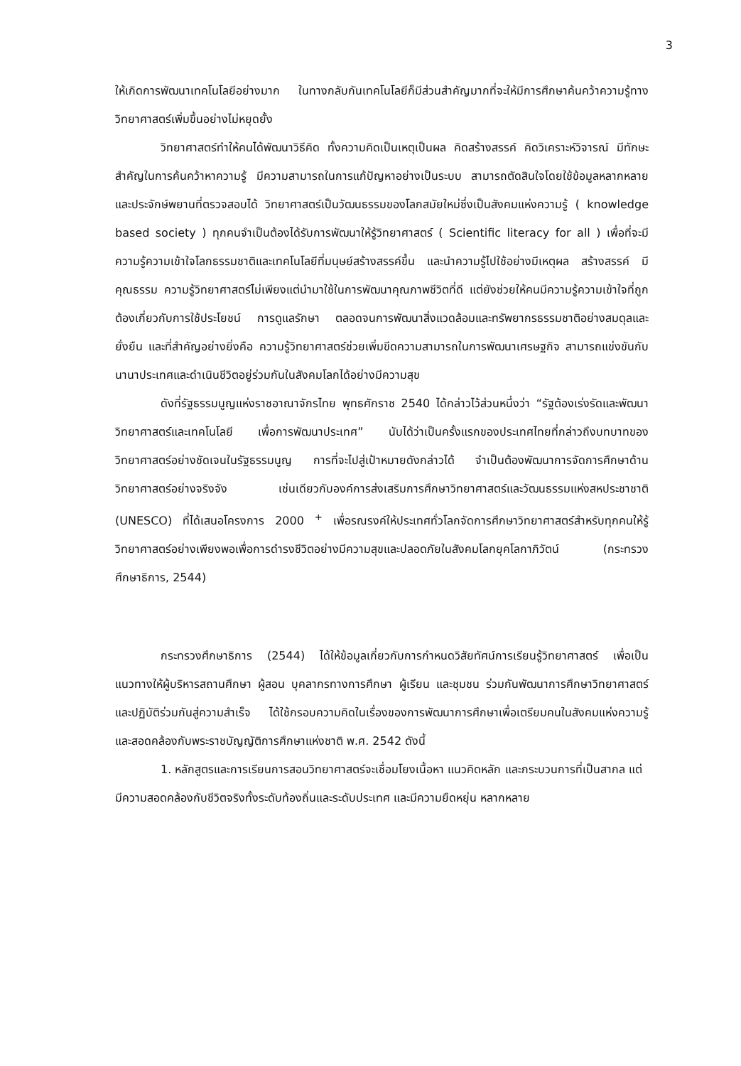3
ให้เกิดการพัฒนาเทคโนโลยีอย่างมาก ในทางกลับกันเทคโนโลยีก็มีส่วนสำคัญมากที่จะให้มีการศึกษาค้นคว้าความรู้ทางวิทยาศาสตร์เพิ่มขึ้นอย่างไม่หยุดยั้ง
วิทยาศาสตร์ทำให้คนได้พัฒนาวิธีคิด ทั้งความคิดเป็นเหตุเป็นผล คิดสร้างสรรค์ คิดวิเคราะห์วิจารณ์ มีทักษะสำคัญในการค้นคว้าหาความรู้ มีความสามารถในการแก้ปัญหาอย่างเป็นระบบ สามารถตัดสินใจโดยใช้ข้อมูลหลากหลาย และประจักษ์พยานที่ตรวจสอบได้ วิทยาศาสตร์เป็นวัฒนธรรมของโลกสมัยใหม่ซึ่งเป็นสังคมแห่งความรู้ ( knowledge based society ) ทุกคนจำเป็นต้องได้รับการพัฒนาให้รู้วิทยาศาสตร์ ( Scientific literacy for all ) เพื่อที่จะมีความรู้ความเข้าใจโลกธรรมชาติและเทคโนโลยีที่มนุษย์สร้างสรรค์ขึ้น และนำความรู้ไปใช้อย่างมีเหตุผล สร้างสรรค์ มีคุณธรรม ความรู้วิทยาศาสตร์ไม่เพียงแต่นำมาใช้ในการพัฒนาคุณภาพชีวิตที่ดี แต่ยังช่วยให้คนมีความรู้ความเข้าใจที่ถูกต้องเกี่ยวกับการใช้ประโยชน์ การดูแลรักษา ตลอดจนการพัฒนาสิ่งแวดล้อมและทรัพยากรธรรมชาติอย่างสมดุลและยั่งยืน และที่สำคัญอย่างยิ่งคือ ความรู้วิทยาศาสตร์ช่วยเพิ่มขีดความสามารถในการพัฒนาเศรษฐกิจ สามารถแข่งขันกับนานาประเทศและดำเนินชีวิตอยู่ร่วมกันในสังคมโลกได้อย่างมีความสุข
ดังที่รัฐธรรมนูญแห่งราชอาณาจักรไทย พุทธศักราช 2540 ได้กล่าวไว้ส่วนหนึ่งว่า “รัฐต้องเร่งรัดและพัฒนาวิทยาศาสตร์และเทคโนโลยี เพื่อการพัฒนาประเทศ” นับได้ว่าเป็นครั้งแรกของประเทศไทยที่กล่าวถึงบทบาทของวิทยาศาสตร์อย่างชัดเจนในรัฐธรรมนูญ การที่จะไปสู่เป้าหมายดังกล่าวได้ จำเป็นต้องพัฒนาการจัดการศึกษาด้านวิทยาศาสตร์อย่างจริงจัง เช่นเดียวกับองค์การส่งเสริมการศึกษาวิทยาศาสตร์และวัฒนธรรมแห่งสหประชาชาติ (UNESCO) ที่ได้เสนอโครงการ 2000 <sup>+</sup> เพื่อรณรงค์ให้ประเทศทั่วโลกจัดการศึกษาวิทยาศาสตร์สำหรับทุกคนให้รู้วิทยาศาสตร์อย่างเพียงพอเพื่อการดำรงชีวิตอย่างมีความสุขและปลอดภัยในสังคมโลกยุคโลกาภิวัตน์ (กระทรวงศึกษาธิการ, 2544)
กระทรวงศึกษาธิการ (2544) ได้ให้ข้อมูลเกี่ยวกับการกำหนดวิสัยทัศน์การเรียนรู้วิทยาศาสตร์ เพื่อเป็นแนวทางให้ผู้บริหารสถานศึกษา ผู้สอน บุคลากรทางการศึกษา ผู้เรียน และชุมชน ร่วมกันพัฒนาการศึกษาวิทยาศาสตร์ และปฏิบัติร่วมกันสู่ความสำเร็จ ได้ใช้กรอบความคิดในเรื่องของการพัฒนาการศึกษาเพื่อเตรียมคนในสังคมแห่งความรู้และสอดคล้องกับพระราชบัญญัติการศึกษาแห่งชาติ พ.ศ. 2542 ดังนี้
1. หลักสูตรและการเรียนการสอนวิทยาศาสตร์จะเชื่อมโยงเนื้อหา แนวคิดหลัก และกระบวนการที่เป็นสากล แต่มีความสอดคล้องกับชีวิตจริงทั้งระดับท้องถิ่นและระดับประเทศ และมีความยืดหยุ่น หลากหลาย